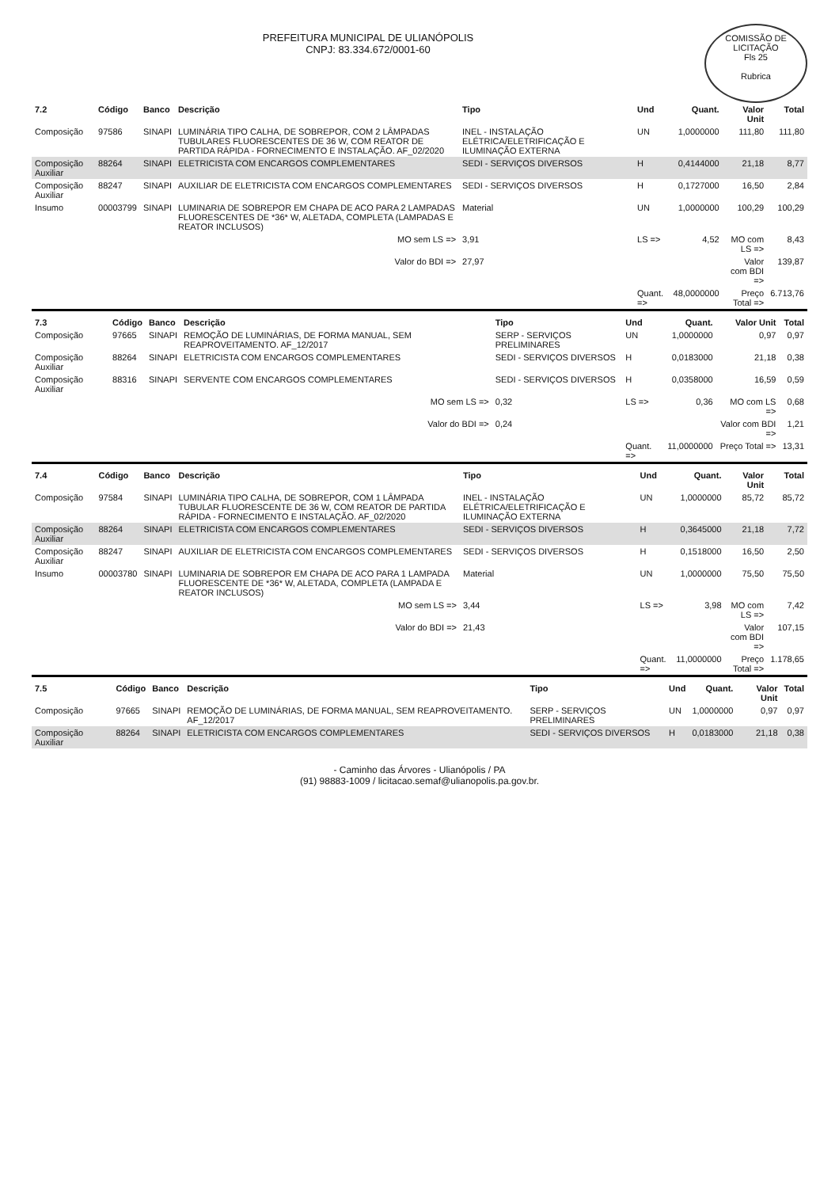COMISSÃO DE LICITAÇÃO
Fls 25
Rubrica
PREFEITURA MUNICIPAL DE ULIANÓPOLIS
CNPJ: 83.334.672/0001-60
| 7.2 | Código | Banco | Descrição | Tipo | Und | Quant. | Valor Unit | Total |
| --- | --- | --- | --- | --- | --- | --- | --- | --- |
| Composição | 97586 | SINAPI | LUMINÁRIA TIPO CALHA, DE SOBREPOR, COM 2 LÂMPADAS TUBULARES FLUORESCENTES DE 36 W, COM REATOR DE PARTIDA RÁPIDA - FORNECIMENTO E INSTALAÇÃO. AF_02/2020 | INEL - INSTALAÇÃO ELÉTRICA/ELETRIFICAÇÃO E ILUMINAÇÃO EXTERNA | UN | 1,0000000 | 111,80 | 111,80 |
| Composição Auxiliar | 88264 | SINAPI | ELETRICISTA COM ENCARGOS COMPLEMENTARES | SEDI - SERVIÇOS DIVERSOS | H | 0,4144000 | 21,18 | 8,77 |
| Composição Auxiliar | 88247 | SINAPI | AUXILIAR DE ELETRICISTA COM ENCARGOS COMPLEMENTARES | SEDI - SERVIÇOS DIVERSOS | H | 0,1727000 | 16,50 | 2,84 |
| Insumo | 00003799 | SINAPI | LUMINARIA DE SOBREPOR EM CHAPA DE ACO PARA 2 LAMPADAS FLUORESCENTES DE *36* W, ALETADA, COMPLETA (LAMPADAS E REATOR INCLUSOS) | Material | UN | 1,0000000 | 100,29 | 100,29 |
| | | | MO sem LS => | 3,91 | LS => | 4,52 | MO com LS => | 8,43 |
| | | | Valor do BDI => | 27,97 | | | Valor com BDI => | 139,87 |
| | | | | | Quant. => | 48,0000000 | Preço Total => | 6.713,76 |
| 7.3 | Código | Banco | Descrição | Tipo | Und | Quant. | Valor Unit | Total |
| --- | --- | --- | --- | --- | --- | --- | --- | --- |
| Composição | 97665 | SINAPI | REMOÇÃO DE LUMINÁRIAS, DE FORMA MANUAL, SEM REAPROVEITAMENTO. AF_12/2017 | SERP - SERVIÇOS PRELIMINARES | UN | 1,0000000 | 0,97 | 0,97 |
| Composição Auxiliar | 88264 | SINAPI | ELETRICISTA COM ENCARGOS COMPLEMENTARES | SEDI - SERVIÇOS DIVERSOS | H | 0,0183000 | 21,18 | 0,38 |
| Composição Auxiliar | 88316 | SINAPI | SERVENTE COM ENCARGOS COMPLEMENTARES | SEDI - SERVIÇOS DIVERSOS | H | 0,0358000 | 16,59 | 0,59 |
| | | | MO sem LS => | 0,32 | LS => | 0,36 | MO com LS => | 0,68 |
| | | | Valor do BDI => | 0,24 | | | Valor com BDI => | 1,21 |
| | | | | | Quant. => | 11,0000000 | Preço Total => | 13,31 |
| 7.4 | Código | Banco | Descrição | Tipo | Und | Quant. | Valor Unit | Total |
| --- | --- | --- | --- | --- | --- | --- | --- | --- |
| Composição | 97584 | SINAPI | LUMINÁRIA TIPO CALHA, DE SOBREPOR, COM 1 LÂMPADA TUBULAR FLUORESCENTE DE 36 W, COM REATOR DE PARTIDA RÁPIDA - FORNECIMENTO E INSTALAÇÃO. AF_02/2020 | INEL - INSTALAÇÃO ELÉTRICA/ELETRIFICAÇÃO E ILUMINAÇÃO EXTERNA | UN | 1,0000000 | 85,72 | 85,72 |
| Composição Auxiliar | 88264 | SINAPI | ELETRICISTA COM ENCARGOS COMPLEMENTARES | SEDI - SERVIÇOS DIVERSOS | H | 0,3645000 | 21,18 | 7,72 |
| Composição Auxiliar | 88247 | SINAPI | AUXILIAR DE ELETRICISTA COM ENCARGOS COMPLEMENTARES | SEDI - SERVIÇOS DIVERSOS | H | 0,1518000 | 16,50 | 2,50 |
| Insumo | 00003780 | SINAPI | LUMINARIA DE SOBREPOR EM CHAPA DE ACO PARA 1 LAMPADA FLUORESCENTE DE *36* W, ALETADA, COMPLETA (LAMPADA E REATOR INCLUSOS) | Material | UN | 1,0000000 | 75,50 | 75,50 |
| | | | MO sem LS => | 3,44 | LS => | 3,98 | MO com LS => | 7,42 |
| | | | Valor do BDI => | 21,43 | | | Valor com BDI => | 107,15 |
| | | | | | Quant. => | 11,0000000 | Preço Total => | 1.178,65 |
| 7.5 | Código | Banco | Descrição | Tipo | Und | Quant. | Valor Unit | Total |
| --- | --- | --- | --- | --- | --- | --- | --- | --- |
| Composição | 97665 | SINAPI | REMOÇÃO DE LUMINÁRIAS, DE FORMA MANUAL, SEM REAPROVEITAMENTO. AF_12/2017 | SERP - SERVIÇOS PRELIMINARES | UN | 1,0000000 | 0,97 | 0,97 |
| Composição Auxiliar | 88264 | SINAPI | ELETRICISTA COM ENCARGOS COMPLEMENTARES | SEDI - SERVIÇOS DIVERSOS | H | 0,0183000 | 21,18 | 0,38 |
- Caminho das Árvores - Ulianópolis / PA
(91) 98883-1009 / licitacao.semaf@ulianopolis.pa.gov.br.